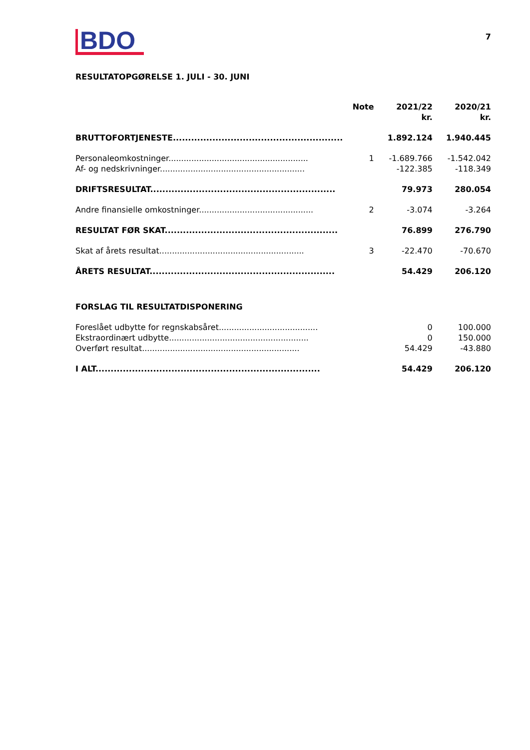BDO
7
RESULTATOPGØRELSE 1. JULI - 30. JUNI
| | Note | 2021/22 kr. | 2020/21 kr. |
| --- | --- | --- | --- |
| BRUTTOFORTJENESTE........................................................ | | 1.892.124 | 1.940.445 |
| Personaleomkostninger....................................................... | 1 | -1.689.766 | -1.542.042 |
| Af- og nedskrivninger......................................................... | | -122.385 | -118.349 |
| DRIFTSRESULTAT............................................................. | | 79.973 | 280.054 |
| Andre finansielle omkostninger............................................. | 2 | -3.074 | -3.264 |
| RESULTAT FØR SKAT......................................................... | | 76.899 | 276.790 |
| Skat af årets resultat......................................................... | 3 | -22.470 | -70.670 |
| ÅRETS RESULTAT............................................................. | | 54.429 | 206.120 |
| FORSLAG TIL RESULTATDISPONERING | | | |
| Foreslået udbytte for regnskabsåret....................................... | | 0 | 100.000 |
| Ekstraordinært udbytte....................................................... | | 0 | 150.000 |
| Overført resultat.............................................................. | | 54.429 | -43.880 |
| I ALT.......................................................................... | | 54.429 | 206.120 |